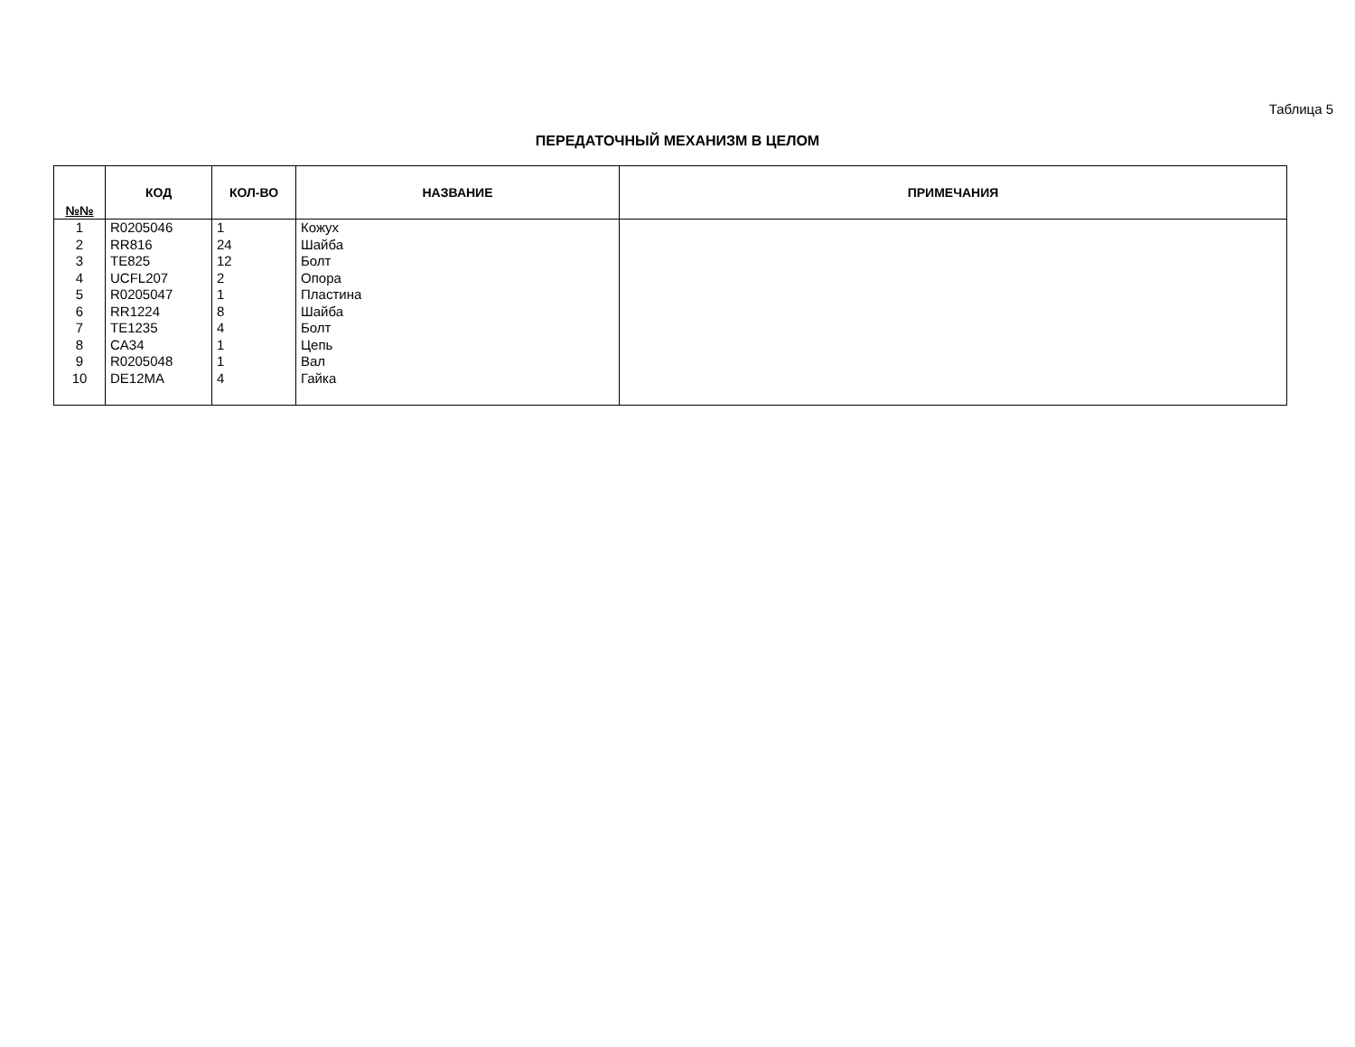Таблица 5
ПЕРЕДАТОЧНЫЙ МЕХАНИЗМ В ЦЕЛОМ
| №№ | КОД | КОЛ-ВО | НАЗВАНИЕ | ПРИМЕЧАНИЯ |
| --- | --- | --- | --- | --- |
| 1 | R0205046 | 1 | Кожух | |
| 2 | RR816 | 24 | Шайба | |
| 3 | TE825 | 12 | Болт | |
| 4 | UCFL207 | 2 | Опора | |
| 5 | R0205047 | 1 | Пластина | |
| 6 | RR1224 | 8 | Шайба | |
| 7 | TE1235 | 4 | Болт | |
| 8 | CA34 | 1 | Цепь | |
| 9 | R0205048 | 1 | Вал | |
| 10 | DE12MA | 4 | Гайка | |